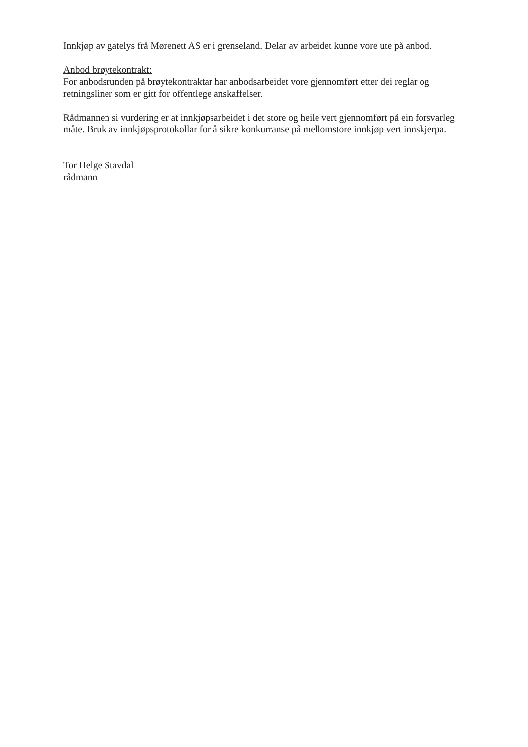Innkjøp av gatelys frå Mørenett AS er i grenseland. Delar av arbeidet kunne vore ute på anbod.
Anbod brøytekontrakt:
For anbodsrunden på brøytekontraktar har anbodsarbeidet vore gjennomført etter dei reglar og retningsliner som er gitt for offentlege anskaffelser.
Rådmannen si vurdering er at innkjøpsarbeidet i det store og heile vert gjennomført på ein forsvarleg måte. Bruk av innkjøpsprotokollar for å sikre konkurranse på mellomstore innkjøp vert innskjerpa.
Tor Helge Stavdal
rådmann